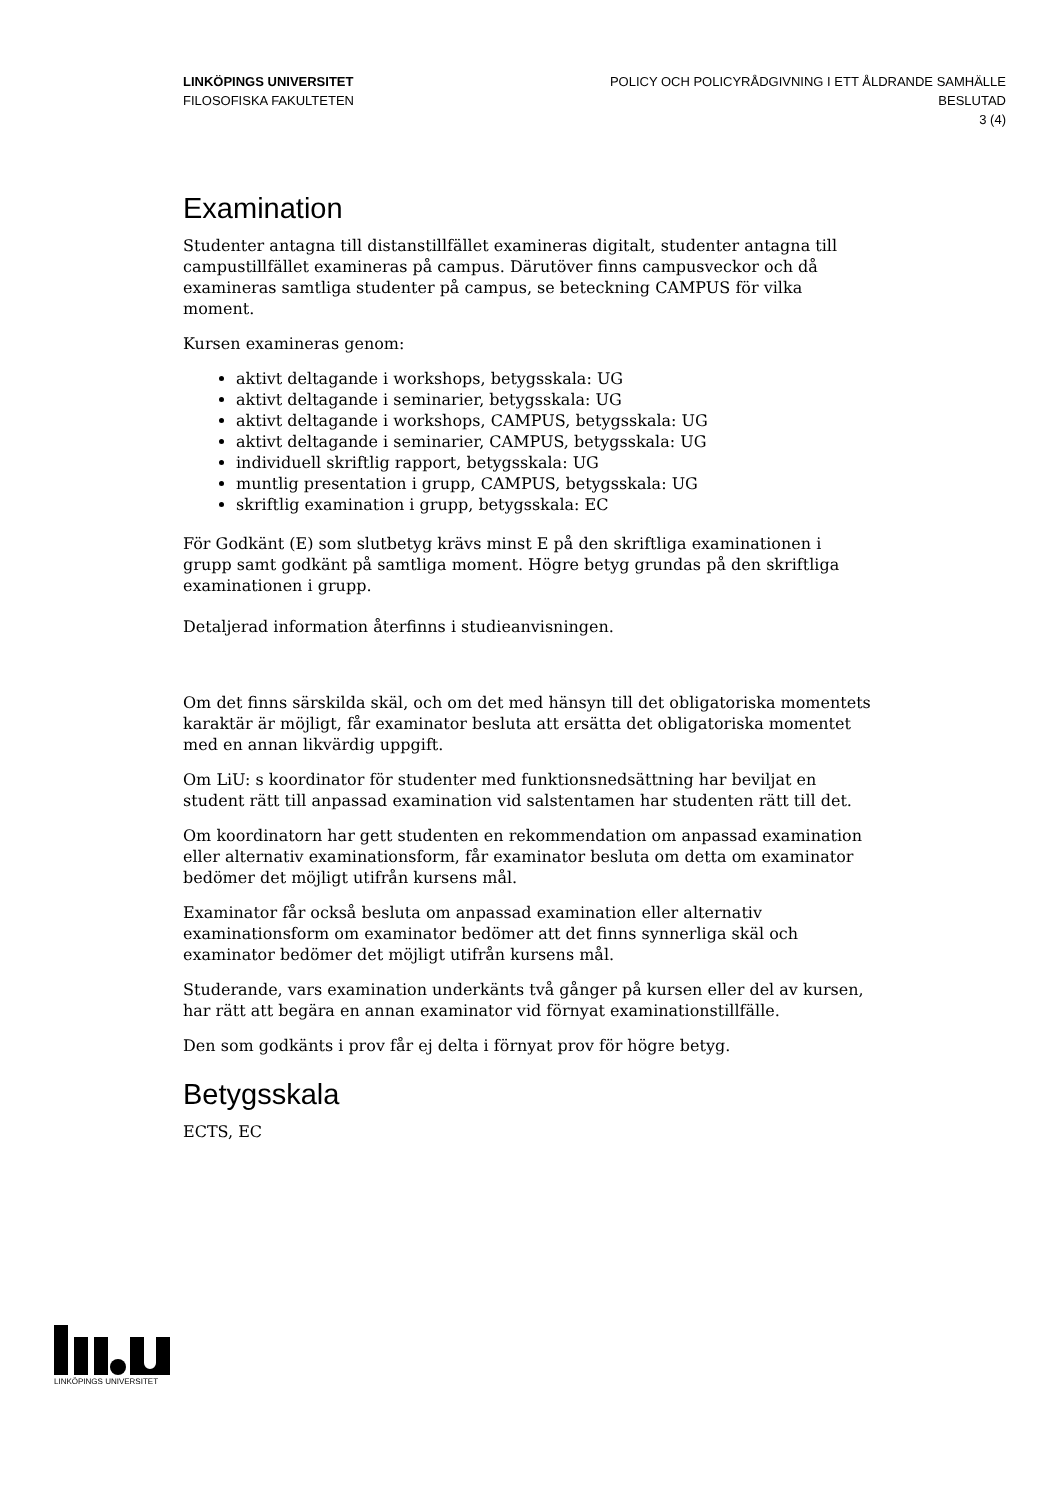LINKÖPINGS UNIVERSITET
FILOSOFISKA FAKULTETEN
POLICY OCH POLICYRÅDGIVNING I ETT ÅLDRANDE SAMHÄLLE
BESLUTAD
3 (4)
Examination
Studenter antagna till distanstillfället examineras digitalt, studenter antagna till campustillfället examineras på campus. Därutöver finns campusveckor och då examineras samtliga studenter på campus, se beteckning CAMPUS för vilka moment.
Kursen examineras genom:
aktivt deltagande i workshops, betygsskala: UG
aktivt deltagande i seminarier, betygsskala: UG
aktivt deltagande i workshops, CAMPUS, betygsskala: UG
aktivt deltagande i seminarier, CAMPUS, betygsskala: UG
individuell skriftlig rapport, betygsskala: UG
muntlig presentation i grupp, CAMPUS, betygsskala: UG
skriftlig examination i grupp, betygsskala: EC
För Godkänt (E) som slutbetyg krävs minst E på den skriftliga examinationen i grupp samt godkänt på samtliga moment. Högre betyg grundas på den skriftliga examinationen i grupp.
Detaljerad information återfinns i studieanvisningen.
Om det finns särskilda skäl, och om det med hänsyn till det obligatoriska momentets karaktär är möjligt, får examinator besluta att ersätta det obligatoriska momentet med en annan likvärdig uppgift.
Om LiU: s koordinator för studenter med funktionsnedsättning har beviljat en student rätt till anpassad examination vid salstentamen har studenten rätt till det.
Om koordinatorn har gett studenten en rekommendation om anpassad examination eller alternativ examinationsform, får examinator besluta om detta om examinator bedömer det möjligt utifrån kursens mål.
Examinator får också besluta om anpassad examination eller alternativ examinationsform om examinator bedömer att det finns synnerliga skäl och examinator bedömer det möjligt utifrån kursens mål.
Studerande, vars examination underkänts två gånger på kursen eller del av kursen, har rätt att begära en annan examinator vid förnyat examinationstillfälle.
Den som godkänts i prov får ej delta i förnyat prov för högre betyg.
Betygsskala
ECTS, EC
LINKÖPINGS UNIVERSITET